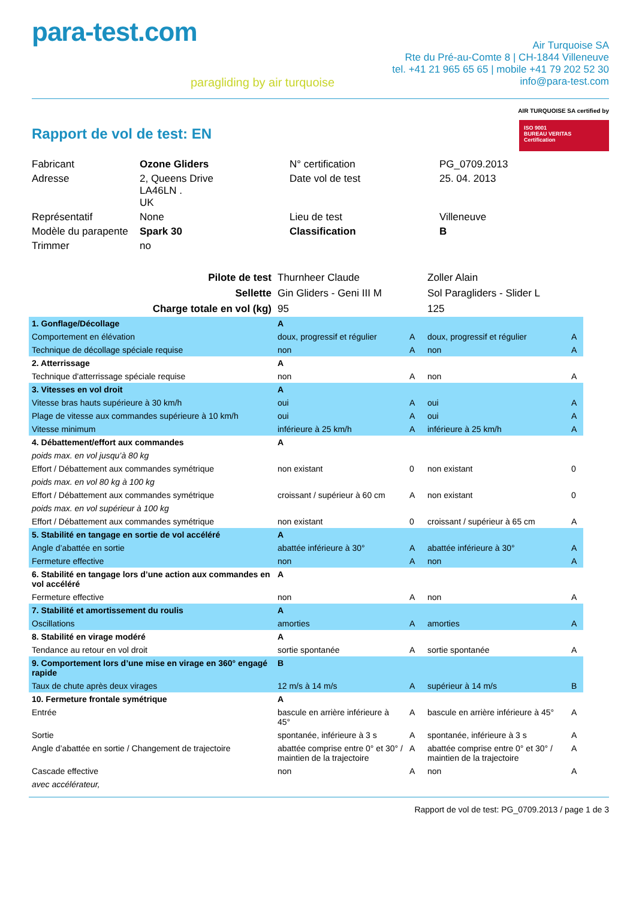para-test.com
paragliding by air turquoise
Air Turquoise SA
Rte du Pré-au-Comte 8 | CH-1844 Villeneuve
tel. +41 21 965 65 65 | mobile +41 79 202 52 30
info@para-test.com
Rapport de vol de test: EN
AIR TURQUOISE SA certified by
ISO 9001
BUREAU VERITAS
Certification
| Fabricant | Ozone Gliders | N° certification | PG_0709.2013 |
| Adresse | 2, Queens Drive LA46LN . UK | Date vol de test | 25. 04. 2013 |
| Représentatif | None | Lieu de test | Villeneuve |
| Modèle du parapente | Spark 30 | Classification | B |
| Trimmer | no | | |
| Pilote de test | Thurnheer Claude | | Zoller Alain | |
| Sellette | Gin Gliders - Geni III M | | Sol Paragliders - Slider L | |
| Charge totale en vol (kg) | 95 | | 125 | |
| 1. Gonflage/Décollage | A | | | |
| Comportement en élévation | doux, progressif et régulier | A | doux, progressif et régulier | A |
| Technique de décollage spéciale requise | non | A | non | A |
| 2. Atterrissage | A | | | |
| Technique d'atterrissage spéciale requise | non | A | non | A |
| 3. Vitesses en vol droit | A | | | |
| Vitesse bras hauts supérieure à 30 km/h | oui | A | oui | A |
| Plage de vitesse aux commandes supérieure à 10 km/h | oui | A | oui | A |
| Vitesse minimum | inférieure à 25 km/h | A | inférieure à 25 km/h | A |
| 4. Débattement/effort aux commandes | A | | | |
| poids max. en vol jusqu’à 80 kg | | | | |
| Effort / Débattement aux commandes symétrique | non existant | 0 | non existant | 0 |
| poids max. en vol 80 kg à 100 kg | | | | |
| Effort / Débattement aux commandes symétrique | croissant / supérieur à 60 cm | A | non existant | 0 |
| poids max. en vol supérieur à 100 kg | | | | |
| Effort / Débattement aux commandes symétrique | non existant | 0 | croissant / supérieur à 65 cm | A |
| 5. Stabilité en tangage en sortie de vol accéléré | A | | | |
| Angle d’abattée en sortie | abattée inférieure à 30° | A | abattée inférieure à 30° | A |
| Fermeture effective | non | A | non | A |
| 6. Stabilité en tangage lors d’une action aux commandes en vol accéléré | A | | | |
| Fermeture effective | non | A | non | A |
| 7. Stabilité et amortissement du roulis | A | | | |
| Oscillations | amorties | A | amorties | A |
| 8. Stabilité en virage modéré | A | | | |
| Tendance au retour en vol droit | sortie spontanée | A | sortie spontanée | A |
| 9. Comportement lors d’une mise en virage en 360° engagé rapide | B | | | |
| Taux de chute après deux virages | 12 m/s à 14 m/s | A | supérieur à 14 m/s | B |
| 10. Fermeture frontale symétrique | A | | | |
| Entrée | bascule en arrière inférieure à 45° | A | bascule en arrière inférieure à 45° | A |
| Sortie | spontanée, inférieure à 3 s | A | spontanée, inférieure à 3 s | A |
| Angle d’abattée en sortie / Changement de trajectoire | abattée comprise entre 0° et 30° / maintien de la trajectoire | A | abattée comprise entre 0° et 30° / maintien de la trajectoire | A |
| Cascade effective | non | A | non | A |
| avec accélérateur, | | | | |
Rapport de vol de test: PG_0709.2013 / page 1 de 3